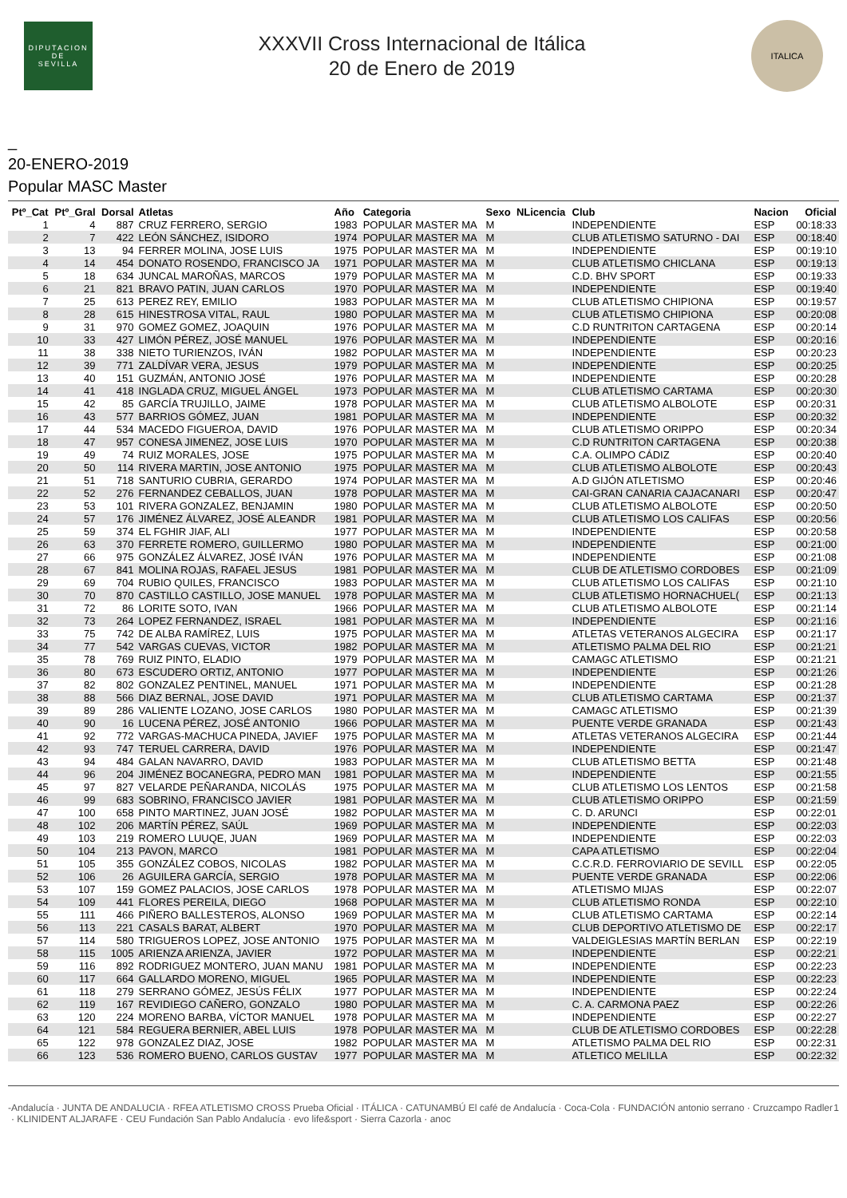DIPUTACION
DE
SEVILLA
XXXVII Cross Internacional de Itálica
20 de Enero de 2019
ITALICA
_
20-ENERO-2019
Popular MASC Master
| Ptº_Cat | Ptº_Gral | Dorsal | Atletas | Año | Categoria | Sexo | NLicencia | Club | Nacion | Oficial |
| --- | --- | --- | --- | --- | --- | --- | --- | --- | --- | --- |
| 1 | 4 | 887 | CRUZ FERRERO, SERGIO | 1983 | POPULAR MASTER MA | M | | INDEPENDIENTE | ESP | 00:18:33 |
| 2 | 7 | 422 | LEÓN SÁNCHEZ, ISIDORO | 1974 | POPULAR MASTER MA | M | | CLUB ATLETISMO SATURNO - DAI | ESP | 00:18:40 |
| 3 | 13 | 94 | FERRER MOLINA, JOSE LUIS | 1975 | POPULAR MASTER MA | M | | INDEPENDIENTE | ESP | 00:19:10 |
| 4 | 14 | 454 | DONATO ROSENDO, FRANCISCO JA | 1971 | POPULAR MASTER MA | M | | CLUB ATLETISMO CHICLANA | ESP | 00:19:13 |
| 5 | 18 | 634 | JUNCAL MAROÑAS, MARCOS | 1979 | POPULAR MASTER MA | M | | C.D. BHV SPORT | ESP | 00:19:33 |
| 6 | 21 | 821 | BRAVO PATIN, JUAN CARLOS | 1970 | POPULAR MASTER MA | M | | INDEPENDIENTE | ESP | 00:19:40 |
| 7 | 25 | 613 | PEREZ REY, EMILIO | 1983 | POPULAR MASTER MA | M | | CLUB ATLETISMO CHIPIONA | ESP | 00:19:57 |
| 8 | 28 | 615 | HINESTROSA VITAL, RAUL | 1980 | POPULAR MASTER MA | M | | CLUB ATLETISMO CHIPIONA | ESP | 00:20:08 |
| 9 | 31 | 970 | GOMEZ GOMEZ, JOAQUIN | 1976 | POPULAR MASTER MA | M | | C.D RUNTRITON CARTAGENA | ESP | 00:20:14 |
| 10 | 33 | 427 | LIMÓN PÉREZ, JOSÉ MANUEL | 1976 | POPULAR MASTER MA | M | | INDEPENDIENTE | ESP | 00:20:16 |
| 11 | 38 | 338 | NIETO TURIENZOS, IVÁN | 1982 | POPULAR MASTER MA | M | | INDEPENDIENTE | ESP | 00:20:23 |
| 12 | 39 | 771 | ZALDÍVAR VERA, JESUS | 1979 | POPULAR MASTER MA | M | | INDEPENDIENTE | ESP | 00:20:25 |
| 13 | 40 | 151 | GUZMÁN, ANTONIO JOSÉ | 1976 | POPULAR MASTER MA | M | | INDEPENDIENTE | ESP | 00:20:28 |
| 14 | 41 | 418 | INGLADA CRUZ, MIGUEL ÁNGEL | 1973 | POPULAR MASTER MA | M | | CLUB ATLETISMO CARTAMA | ESP | 00:20:30 |
| 15 | 42 | 85 | GARCÍA TRUJILLO, JAIME | 1978 | POPULAR MASTER MA | M | | CLUB ATLETISMO ALBOLOTE | ESP | 00:20:31 |
| 16 | 43 | 577 | BARRIOS GÓMEZ, JUAN | 1981 | POPULAR MASTER MA | M | | INDEPENDIENTE | ESP | 00:20:32 |
| 17 | 44 | 534 | MACEDO FIGUEROA, DAVID | 1976 | POPULAR MASTER MA | M | | CLUB ATLETISMO ORIPPO | ESP | 00:20:34 |
| 18 | 47 | 957 | CONESA JIMENEZ, JOSE LUIS | 1970 | POPULAR MASTER MA | M | | C.D RUNTRITON CARTAGENA | ESP | 00:20:38 |
| 19 | 49 | 74 | RUIZ MORALES, JOSE | 1975 | POPULAR MASTER MA | M | | C.A. OLIMPO CÁDIZ | ESP | 00:20:40 |
| 20 | 50 | 114 | RIVERA MARTIN, JOSE ANTONIO | 1975 | POPULAR MASTER MA | M | | CLUB ATLETISMO ALBOLOTE | ESP | 00:20:43 |
| 21 | 51 | 718 | SANTURIO CUBRIA, GERARDO | 1974 | POPULAR MASTER MA | M | | A.D GIJÓN ATLETISMO | ESP | 00:20:46 |
| 22 | 52 | 276 | FERNANDEZ CEBALLOS, JUAN | 1978 | POPULAR MASTER MA | M | | CAI-GRAN CANARIA CAJACANARI | ESP | 00:20:47 |
| 23 | 53 | 101 | RIVERA GONZALEZ, BENJAMIN | 1980 | POPULAR MASTER MA | M | | CLUB ATLETISMO ALBOLOTE | ESP | 00:20:50 |
| 24 | 57 | 176 | JIMÉNEZ ÁLVAREZ, JOSÉ ALEANDR | 1981 | POPULAR MASTER MA | M | | CLUB ATLETISMO LOS CALIFAS | ESP | 00:20:56 |
| 25 | 59 | 374 | EL FGHIR JIAF, ALI | 1977 | POPULAR MASTER MA | M | | INDEPENDIENTE | ESP | 00:20:58 |
| 26 | 63 | 370 | FERRETE ROMERO, GUILLERMO | 1980 | POPULAR MASTER MA | M | | INDEPENDIENTE | ESP | 00:21:00 |
| 27 | 66 | 975 | GONZÁLEZ ÁLVAREZ, JOSÉ IVÁN | 1976 | POPULAR MASTER MA | M | | INDEPENDIENTE | ESP | 00:21:08 |
| 28 | 67 | 841 | MOLINA ROJAS, RAFAEL JESUS | 1981 | POPULAR MASTER MA | M | | CLUB DE ATLETISMO CORDOBES | ESP | 00:21:09 |
| 29 | 69 | 704 | RUBIO QUILES, FRANCISCO | 1983 | POPULAR MASTER MA | M | | CLUB ATLETISMO LOS CALIFAS | ESP | 00:21:10 |
| 30 | 70 | 870 | CASTILLO CASTILLO, JOSE MANUEL | 1978 | POPULAR MASTER MA | M | | CLUB ATLETISMO HORNACHUEL( | ESP | 00:21:13 |
| 31 | 72 | 86 | LORITE SOTO, IVAN | 1966 | POPULAR MASTER MA | M | | CLUB ATLETISMO ALBOLOTE | ESP | 00:21:14 |
| 32 | 73 | 264 | LOPEZ FERNANDEZ, ISRAEL | 1981 | POPULAR MASTER MA | M | | INDEPENDIENTE | ESP | 00:21:16 |
| 33 | 75 | 742 | DE ALBA RAMÍREZ, LUIS | 1975 | POPULAR MASTER MA | M | | ATLETAS VETERANOS ALGECIRA | ESP | 00:21:17 |
| 34 | 77 | 542 | VARGAS CUEVAS, VICTOR | 1982 | POPULAR MASTER MA | M | | ATLETISMO PALMA DEL RIO | ESP | 00:21:21 |
| 35 | 78 | 769 | RUIZ PINTO, ELADIO | 1979 | POPULAR MASTER MA | M | | CAMAGC ATLETISMO | ESP | 00:21:21 |
| 36 | 80 | 673 | ESCUDERO ORTIZ, ANTONIO | 1977 | POPULAR MASTER MA | M | | INDEPENDIENTE | ESP | 00:21:26 |
| 37 | 82 | 802 | GONZALEZ PENTINEL, MANUEL | 1971 | POPULAR MASTER MA | M | | INDEPENDIENTE | ESP | 00:21:28 |
| 38 | 88 | 566 | DIAZ BERNAL, JOSE DAVID | 1971 | POPULAR MASTER MA | M | | CLUB ATLETISMO CARTAMA | ESP | 00:21:37 |
| 39 | 89 | 286 | VALIENTE LOZANO, JOSE CARLOS | 1980 | POPULAR MASTER MA | M | | CAMAGC ATLETISMO | ESP | 00:21:39 |
| 40 | 90 | 16 | LUCENA PÉREZ, JOSÉ ANTONIO | 1966 | POPULAR MASTER MA | M | | PUENTE VERDE GRANADA | ESP | 00:21:43 |
| 41 | 92 | 772 | VARGAS-MACHUCA PINEDA, JAVIEF | 1975 | POPULAR MASTER MA | M | | ATLETAS VETERANOS ALGECIRA | ESP | 00:21:44 |
| 42 | 93 | 747 | TERUEL CARRERA, DAVID | 1976 | POPULAR MASTER MA | M | | INDEPENDIENTE | ESP | 00:21:47 |
| 43 | 94 | 484 | GALAN NAVARRO, DAVID | 1983 | POPULAR MASTER MA | M | | CLUB ATLETISMO BETTA | ESP | 00:21:48 |
| 44 | 96 | 204 | JIMÉNEZ BOCANEGRA, PEDRO MAN | 1981 | POPULAR MASTER MA | M | | INDEPENDIENTE | ESP | 00:21:55 |
| 45 | 97 | 827 | VELARDE PEÑARANDA, NICOLÁS | 1975 | POPULAR MASTER MA | M | | CLUB ATLETISMO LOS LENTOS | ESP | 00:21:58 |
| 46 | 99 | 683 | SOBRINO, FRANCISCO JAVIER | 1981 | POPULAR MASTER MA | M | | CLUB ATLETISMO ORIPPO | ESP | 00:21:59 |
| 47 | 100 | 658 | PINTO MARTINEZ, JUAN JOSÉ | 1982 | POPULAR MASTER MA | M | | C. D. ARUNCI | ESP | 00:22:01 |
| 48 | 102 | 206 | MARTÍN PÉREZ, SAÚL | 1969 | POPULAR MASTER MA | M | | INDEPENDIENTE | ESP | 00:22:03 |
| 49 | 103 | 219 | ROMERO LUUQE, JUAN | 1969 | POPULAR MASTER MA | M | | INDEPENDIENTE | ESP | 00:22:03 |
| 50 | 104 | 213 | PAVON, MARCO | 1981 | POPULAR MASTER MA | M | | CAPA ATLETISMO | ESP | 00:22:04 |
| 51 | 105 | 355 | GONZÁLEZ COBOS, NICOLAS | 1982 | POPULAR MASTER MA | M | | C.C.R.D. FERROVIARIO DE SEVILL | ESP | 00:22:05 |
| 52 | 106 | 26 | AGUILERA GARCÍA, SERGIO | 1978 | POPULAR MASTER MA | M | | PUENTE VERDE GRANADA | ESP | 00:22:06 |
| 53 | 107 | 159 | GOMEZ PALACIOS, JOSE CARLOS | 1978 | POPULAR MASTER MA | M | | ATLETISMO MIJAS | ESP | 00:22:07 |
| 54 | 109 | 441 | FLORES PEREILA, DIEGO | 1968 | POPULAR MASTER MA | M | | CLUB ATLETISMO RONDA | ESP | 00:22:10 |
| 55 | 111 | 466 | PIÑERO BALLESTEROS, ALONSO | 1969 | POPULAR MASTER MA | M | | CLUB ATLETISMO CARTAMA | ESP | 00:22:14 |
| 56 | 113 | 221 | CASALS BARAT, ALBERT | 1970 | POPULAR MASTER MA | M | | CLUB DEPORTIVO ATLETISMO DE | ESP | 00:22:17 |
| 57 | 114 | 580 | TRIGUEROS LOPEZ, JOSE ANTONIO | 1975 | POPULAR MASTER MA | M | | VALDEIGLESIAS MARTÍN BERLAN | ESP | 00:22:19 |
| 58 | 115 | 1005 | ARIENZA ARIENZA, JAVIER | 1972 | POPULAR MASTER MA | M | | INDEPENDIENTE | ESP | 00:22:21 |
| 59 | 116 | 892 | RODRIGUEZ MONTERO, JUAN MANU | 1981 | POPULAR MASTER MA | M | | INDEPENDIENTE | ESP | 00:22:23 |
| 60 | 117 | 664 | GALLARDO MORENO, MIGUEL | 1965 | POPULAR MASTER MA | M | | INDEPENDIENTE | ESP | 00:22:23 |
| 61 | 118 | 279 | SERRANO GÓMEZ, JESÚS FÉLIX | 1977 | POPULAR MASTER MA | M | | INDEPENDIENTE | ESP | 00:22:24 |
| 62 | 119 | 167 | REVIDIEGO CAÑERO, GONZALO | 1980 | POPULAR MASTER MA | M | | C. A. CARMONA PAEZ | ESP | 00:22:26 |
| 63 | 120 | 224 | MORENO BARBA, VÍCTOR MANUEL | 1978 | POPULAR MASTER MA | M | | INDEPENDIENTE | ESP | 00:22:27 |
| 64 | 121 | 584 | REGUERA BERNIER, ABEL LUIS | 1978 | POPULAR MASTER MA | M | | CLUB DE ATLETISMO CORDOBES | ESP | 00:22:28 |
| 65 | 122 | 978 | GONZALEZ DIAZ, JOSE | 1982 | POPULAR MASTER MA | M | | ATLETISMO PALMA DEL RIO | ESP | 00:22:31 |
| 66 | 123 | 536 | ROMERO BUENO, CARLOS GUSTAV | 1977 | POPULAR MASTER MA | M | | ATLETICO MELILLA | ESP | 00:22:32 |
- Andalucía · JUNTA DE ANDALUCIA · RFEA ATLETISMO CROSS Prueba Oficial · ITÁLICA · CATUNAMBÚ El café de Andalucía · Coca-Cola · FUNDACIÓN antonio serrano · Cruzcampo Radler · KLINIDENT ALJARAFE · CEU Fundación San Pablo Andalucía · evo life&sport · Sierra Cazorla · anoc 1